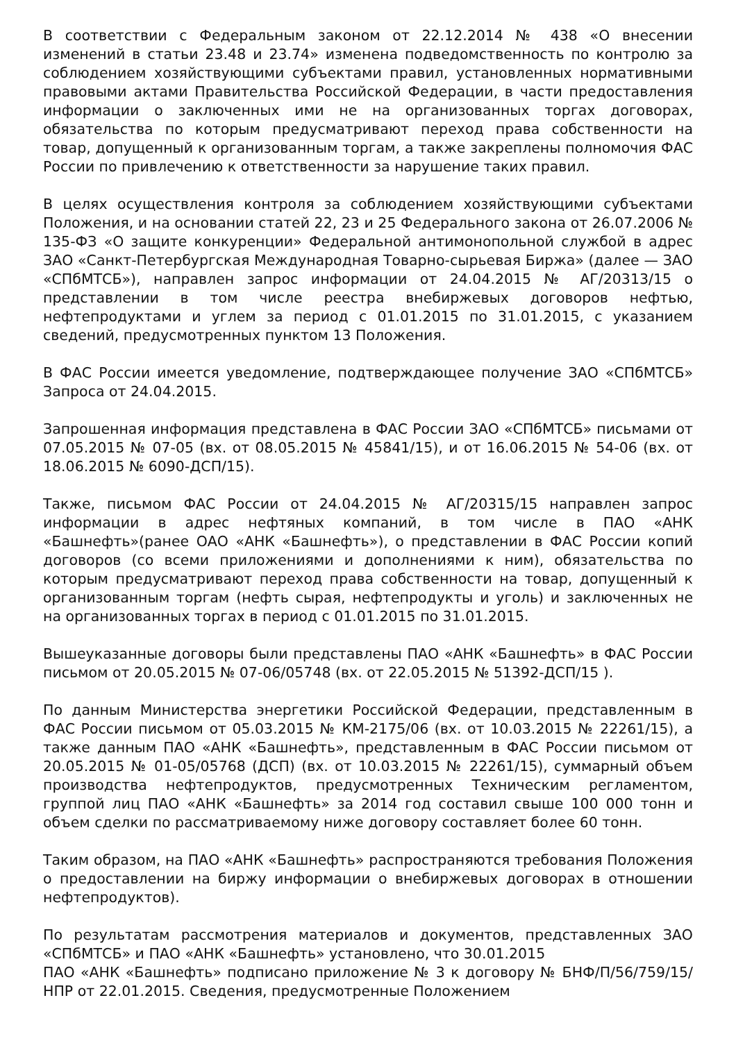В соответствии с Федеральным законом от 22.12.2014 № 438 «О внесении изменений в статьи 23.48 и 23.74» изменена подведомственность по контролю за соблюдением хозяйствующими субъектами правил, установленных нормативными правовыми актами Правительства Российской Федерации, в части предоставления информации о заключенных ими не на организованных торгах договорах, обязательства по которым предусматривают переход права собственности на товар, допущенный к организованным торгам, а также закреплены полномочия ФАС России по привлечению к ответственности за нарушение таких правил.
В целях осуществления контроля за соблюдением хозяйствующими субъектами Положения, и на основании статей 22, 23 и 25 Федерального закона от 26.07.2006 № 135-ФЗ «О защите конкуренции» Федеральной антимонопольной службой в адрес ЗАО «Санкт-Петербургская Международная Товарно-сырьевая Биржа» (далее — ЗАО «СПбМТСБ»), направлен запрос информации от 24.04.2015 № АГ/20313/15 о представлении в том числе реестра внебиржевых договоров нефтью, нефтепродуктами и углем за период с 01.01.2015 по 31.01.2015, с указанием сведений, предусмотренных пунктом 13 Положения.
В ФАС России имеется уведомление, подтверждающее получение ЗАО «СПбМТСБ» Запроса от 24.04.2015.
Запрошенная информация представлена в ФАС России ЗАО «СПбМТСБ» письмами от 07.05.2015 № 07-05 (вх. от 08.05.2015 № 45841/15), и от 16.06.2015 № 54-06 (вх. от 18.06.2015 № 6090-ДСП/15).
Также, письмом ФАС России от 24.04.2015 № АГ/20315/15 направлен запрос информации в адрес нефтяных компаний, в том числе в ПАО «АНК «Башнефть»(ранее ОАО «АНК «Башнефть»), о представлении в ФАС России копий договоров (со всеми приложениями и дополнениями к ним), обязательства по которым предусматривают переход права собственности на товар, допущенный к организованным торгам (нефть сырая, нефтепродукты и уголь) и заключенных не на организованных торгах в период с 01.01.2015 по 31.01.2015.
Вышеуказанные договоры были представлены ПАО «АНК «Башнефть» в ФАС России письмом от 20.05.2015 № 07-06/05748 (вх. от 22.05.2015 № 51392-ДСП/15 ).
По данным Министерства энергетики Российской Федерации, представленным в ФАС России письмом от 05.03.2015 № КМ-2175/06 (вх. от 10.03.2015 № 22261/15), а также данным ПАО «АНК «Башнефть», представленным в ФАС России письмом от 20.05.2015 № 01-05/05768 (ДСП) (вх. от 10.03.2015 № 22261/15), суммарный объем производства нефтепродуктов, предусмотренных Техническим регламентом, группой лиц ПАО «АНК «Башнефть» за 2014 год составил свыше 100 000 тонн и объем сделки по рассматриваемому ниже договору составляет более 60 тонн.
Таким образом, на ПАО «АНК «Башнефть» распространяются требования Положения о предоставлении на биржу информации о внебиржевых договорах в отношении нефтепродуктов).
По результатам рассмотрения материалов и документов, представленных ЗАО «СПбМТСБ» и ПАО «АНК «Башнефть» установлено, что 30.01.2015
ПАО «АНК «Башнефть» подписано приложение № 3 к договору № БНФ/П/56/759/15/НПР от 22.01.2015. Сведения, предусмотренные Положением